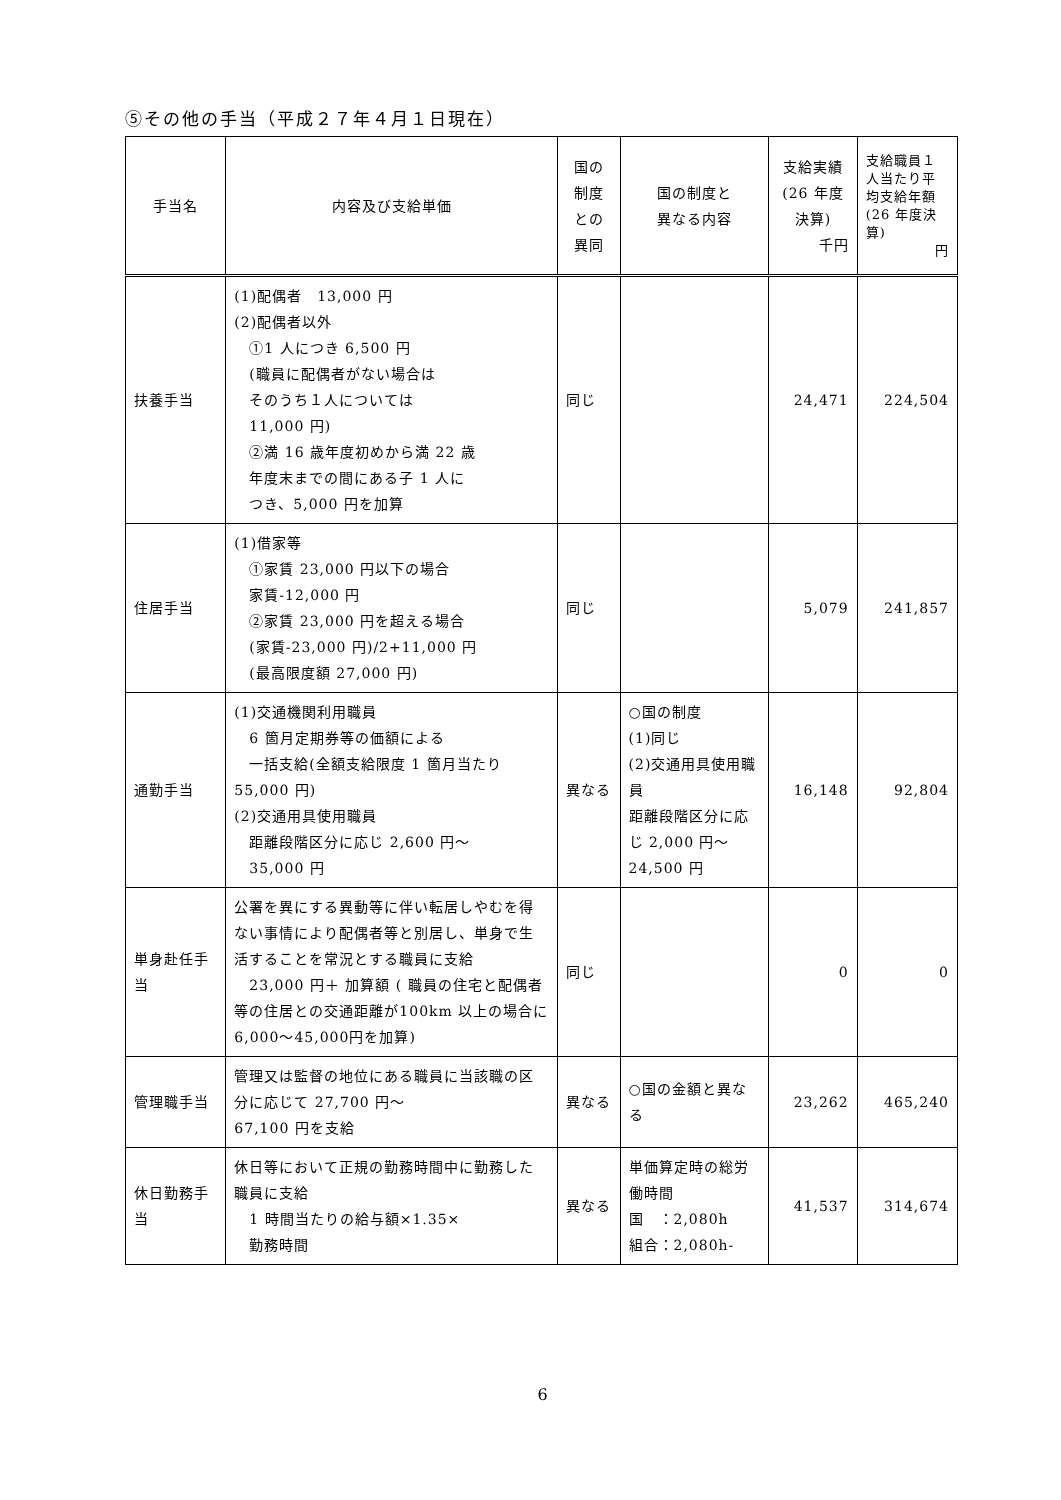⑤その他の手当（平成２７年４月１日現在）
| 手当名 | 内容及び支給単価 | 国の 制度 との 異同 | 国の制度と 異なる内容 | 支給実績 (26 年度 決算) 千円 | 支給職員１人当たり平均支給年額 (26 年度決算) 円 |
| --- | --- | --- | --- | --- | --- |
| 扶養手当 | (1)配偶者 13,000 円 (2)配偶者以外 ①1 人につき 6,500 円 (職員に配偶者がない場合は そのうち１人については 11,000 円) ②満 16 歳年度初めから満 22 歳 年度末までの間にある子 1 人に つき、5,000 円を加算 | 同じ | | 24,471 | 224,504 |
| 住居手当 | (1)借家等 ①家賃 23,000 円以下の場合 家賃-12,000 円 ②家賃 23,000 円を超える場合 (家賃-23,000 円)/2+11,000 円 (最高限度額 27,000 円) | 同じ | | 5,079 | 241,857 |
| 通勤手当 | (1)交通機関利用職員 6 箇月定期券等の価額による 一括支給(全額支給限度 1 箇月当たり 55,000 円) (2)交通用具使用職員 距離段階区分に応じ 2,600 円～ 35,000 円 | 異なる | ○国の制度 (1)同じ (2)交通用具使用職員 距離段階区分に応じ 2,000 円～ 24,500 円 | 16,148 | 92,804 |
| 単身赴任手当 | 公署を異にする異動等に伴い転居しやむを得ない事情により配偶者等と別居し、単身で生活することを常況とする職員に支給 23,000 円＋ 加算額 ( 職員の住宅と配偶者等の住居との交通距離が100km 以上の場合に6,000～45,000円を加算) | 同じ | | 0 | 0 |
| 管理職手当 | 管理又は監督の地位にある職員に当該職の区分に応じて 27,700 円～ 67,100 円を支給 | 異なる | ○国の金額と異なる | 23,262 | 465,240 |
| 休日勤務手当 | 休日等において正規の勤務時間中に勤務した職員に支給 1 時間当たりの給与額×1.35× 勤務時間 | 異なる | 単価算定時の総労働時間 国 ：2,080h 組合：2,080h- | 41,537 | 314,674 |
6